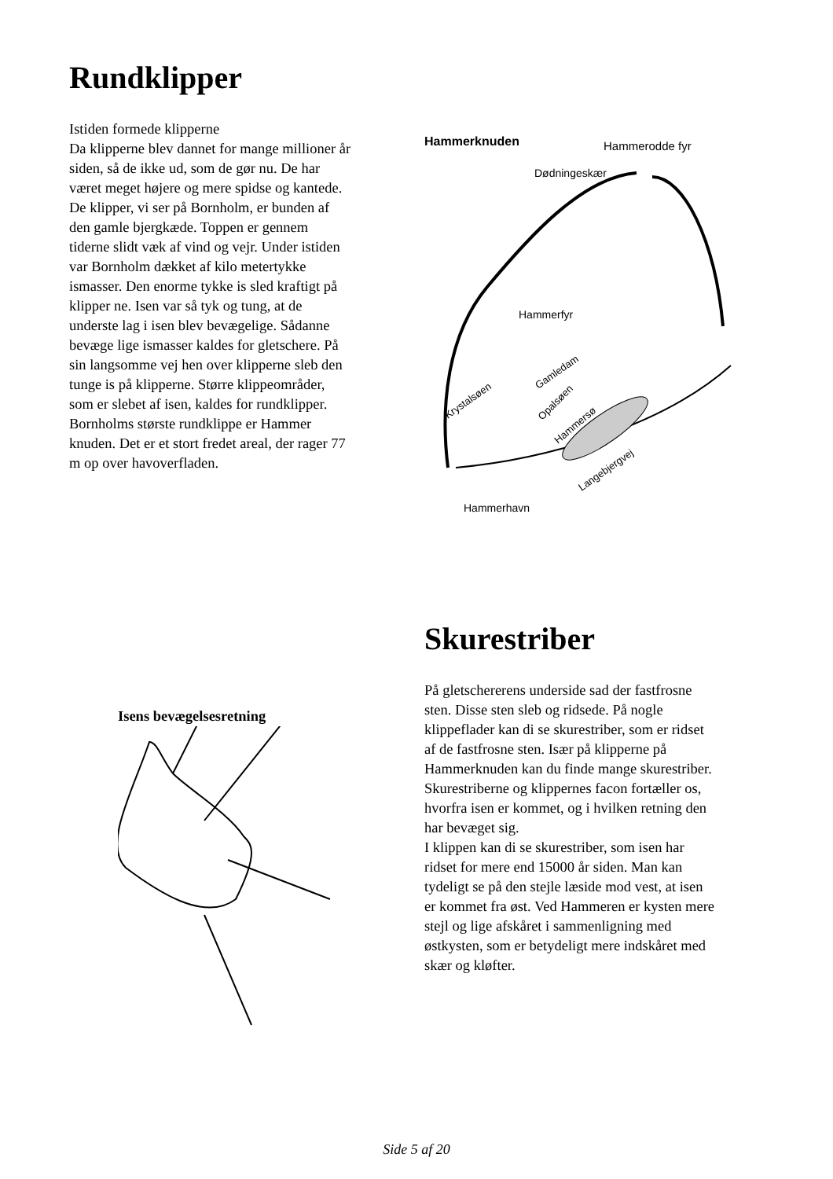Rundklipper
Istiden formede klipperne
Da klipperne blev dannet for mange millioner år siden, så de ikke ud, som de gør nu. De har været meget højere og mere spidse og kantede. De klipper, vi ser på Bornholm, er bunden af den gamle bjergkæde. Toppen er gennem tiderne slidt væk af vind og vejr. Under istiden var Bornholm dækket af kilo metertykke ismasser. Den enorme tykke is sled kraftigt på klipper ne. Isen var så tyk og tung, at de underste lag i isen blev bevægelige. Sådanne bevæge lige ismasser kaldes for gletschere. På sin langsomme vej hen over klipperne sleb den tunge is på klipperne. Større klippeområder, som er slebet af isen, kaldes for rundklipper. Bornholms største rundklippe er Hammer knuden. Det er et stort fredet areal, der rager 77 m op over havoverfladen.
Hammerknuden
Hammerodde fyr
Dødningeskær
Hammerfyr
Krystalsøen
Gamledam
Opalsøen
Hammersø
Langebjergvej
Hammerhavn
Isens bevægelsesretning
Skurestriber
På gletschererens underside sad der fastfrosne sten. Disse sten sleb og ridsede. På nogle klippeflader kan di se skurestriber, som er ridset af de fastfrosne sten. Især på klipperne på Hammerknuden kan du finde mange skurestriber. Skurestriberne og klippernes facon fortæller os, hvorfra isen er kommet, og i hvilken retning den har bevæget sig.
I klippen kan di se skurestriber, som isen har ridset for mere end 15000 år siden. Man kan tydeligt se på den stejle læside mod vest, at isen er kommet fra øst. Ved Hammeren er kysten mere stejl og lige afskåret i sammenligning med østkysten, som er betydeligt mere indskåret med skær og kløfter.
Side 5 af 20